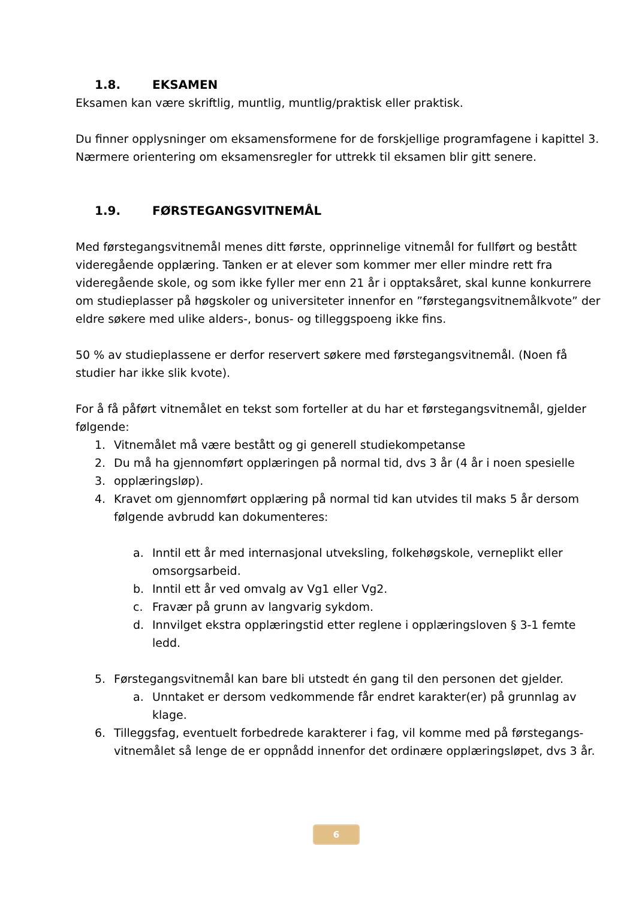1.8. EKSAMEN
Eksamen kan være skriftlig, muntlig, muntlig/praktisk eller praktisk.
Du finner opplysninger om eksamensformene for de forskjellige programfagene i kapittel 3. Nærmere orientering om eksamensregler for uttrekk til eksamen blir gitt senere.
1.9. FØRSTEGANGSVITNEMÅL
Med førstegangsvitnemål menes ditt første, opprinnelige vitnemål for fullført og bestått videregående opplæring. Tanken er at elever som kommer mer eller mindre rett fra videregående skole, og som ikke fyller mer enn 21 år i opptaksåret, skal kunne konkurrere om studieplasser på høgskoler og universiteter innenfor en ”førstegangsvitnemålkvote” der eldre søkere med ulike alders-, bonus- og tilleggspoeng ikke fins.
50 % av studieplassene er derfor reservert søkere med førstegangsvitnemål. (Noen få studier har ikke slik kvote).
For å få påført vitnemålet en tekst som forteller at du har et førstegangsvitnemål, gjelder følgende:
1. Vitnemålet må være bestått og gi generell studiekompetanse
2. Du må ha gjennomført opplæringen på normal tid, dvs 3 år (4 år i noen spesielle
3. opplæringsløp).
4. Kravet om gjennomført opplæring på normal tid kan utvides til maks 5 år dersom følgende avbrudd kan dokumenteres:
a. Inntil ett år med internasjonal utveksling, folkehøgskole, verneplikt eller omsorgsarbeid.
b. Inntil ett år ved omvalg av Vg1 eller Vg2.
c. Fravær på grunn av langvarig sykdom.
d. Innvilget ekstra opplæringstid etter reglene i opplæringsloven § 3-1 femte ledd.
5. Førstegangsvitnemål kan bare bli utstedt én gang til den personen det gjelder.
a. Unntaket er dersom vedkommende får endret karakter(er) på grunnlag av klage.
6. Tilleggsfag, eventuelt forbedrede karakterer i fag, vil komme med på førstegangs-vitnemålet så lenge de er oppnådd innenfor det ordinære opplæringsløpet, dvs 3 år.
6